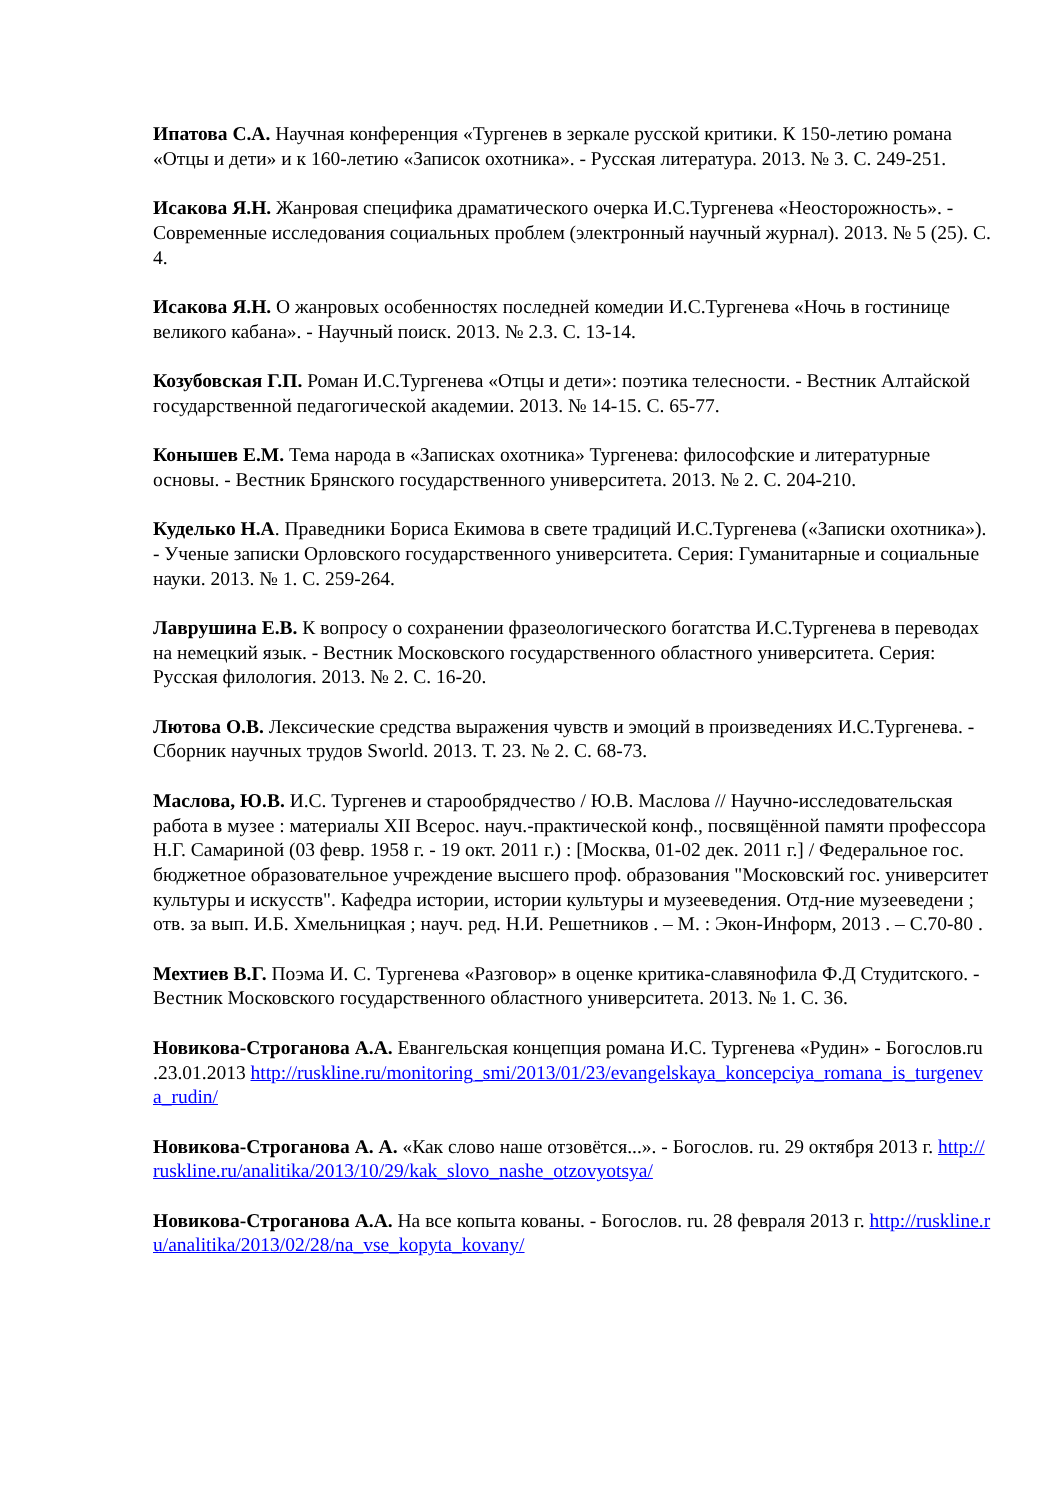Ипатова С.А. Научная конференция «Тургенев в зеркале русской критики. К 150-летию романа «Отцы и дети» и к 160-летию «Записок охотника». - Русская литература. 2013. № 3. С. 249-251.
Исакова Я.Н. Жанровая специфика драматического очерка И.С.Тургенева «Неосторожность». - Современные исследования социальных проблем (электронный научный журнал). 2013. № 5 (25). С. 4.
Исакова Я.Н. О жанровых особенностях последней комедии И.С.Тургенева «Ночь в гостинице великого кабана». - Научный поиск. 2013. № 2.3. С. 13-14.
Козубовская Г.П. Роман И.С.Тургенева «Отцы и дети»: поэтика телесности. - Вестник Алтайской государственной педагогической академии. 2013. № 14-15. С. 65-77.
Конышев Е.М. Тема народа в «Записках охотника» Тургенева: философские и литературные основы. - Вестник Брянского государственного университета. 2013. № 2. С. 204-210.
Куделько Н.А. Праведники Бориса Екимова в свете традиций И.С.Тургенева («Записки охотника»). - Ученые записки Орловского государственного университета. Серия: Гуманитарные и социальные науки. 2013. № 1. С. 259-264.
Лаврушина Е.В. К вопросу о сохранении фразеологического богатства И.С.Тургенева в переводах на немецкий язык. - Вестник Московского государственного областного университета. Серия: Русская филология. 2013. № 2. С. 16-20.
Лютова О.В. Лексические средства выражения чувств и эмоций в произведениях И.С.Тургенева. - Сборник научных трудов Sworld. 2013. Т. 23. № 2. С. 68-73.
Маслова, Ю.В. И.С. Тургенев и старообрядчество / Ю.В. Маслова // Научно-исследовательская работа в музее : материалы XII Всерос. науч.-практической конф., посвящённой памяти профессора Н.Г. Самариной (03 февр. 1958 г. - 19 окт. 2011 г.) : [Москва, 01-02 дек. 2011 г.] / Федеральное гос. бюджетное образовательное учреждение высшего проф. образования "Московский гос. университет культуры и искусств". Кафедра истории, истории культуры и музееведения. Отд-ние музееведени ; отв. за вып. И.Б. Хмельницкая ; науч. ред. Н.И. Решетников . – М. : Экон-Информ, 2013 . – С.70-80 .
Мехтиев В.Г. Поэма И. С. Тургенева «Разговор» в оценке критика-славянофила Ф.Д Студитского. - Вестник Московского государственного областного университета. 2013. № 1. С. 36.
Новикова-Строганова А.А. Евангельская концепция романа И.С. Тургенева «Рудин» - Богослов.ru .23.01.2013 http://ruskline.ru/monitoring_smi/2013/01/23/evangelskaya_koncepciya_romana_is_turgeneva_rudin/
Новикова-Строганова А. А. «Как слово наше отзовётся...». - Богослов. ru. 29 октября 2013 г. http://ruskline.ru/analitika/2013/10/29/kak_slovo_nashe_otzovyotsya/
Новикова-Строганова А.А. На все копыта кованы. - Богослов. ru. 28 февраля 2013 г. http://ruskline.ru/analitika/2013/02/28/na_vse_kopyta_kovany/